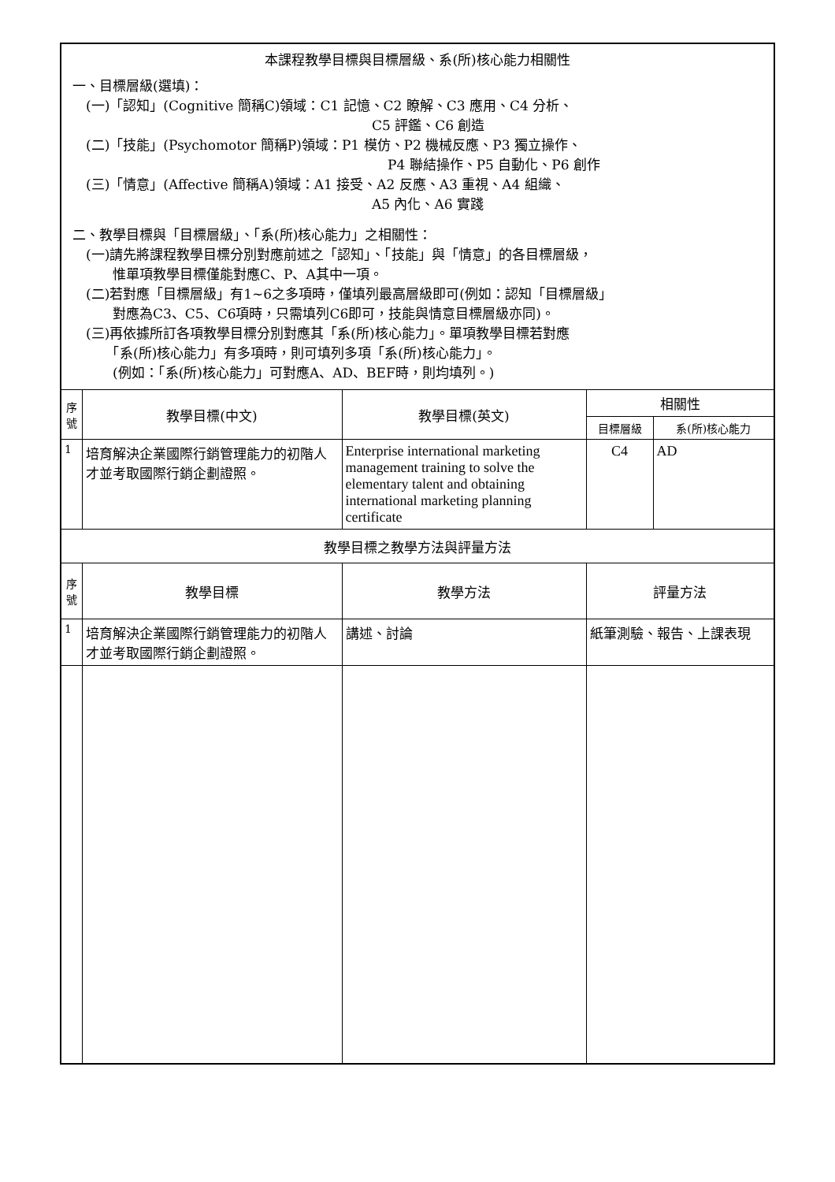| 本課程教學目標與目標層級、系(所)核心能力相關性 一、目標層級(選填)： (一)「認知」(Cognitive 簡稱C)領域：C1 記憶、C2 瞭解、C3 應用、C4 分析、 C5 評鑑、C6 創造 (二)「技能」(Psychomotor 簡稱P)領域：P1 模仿、P2 機械反應、P3 獨立操作、 P4 聯結操作、P5 自動化、P6 創作 (三)「情意」(Affective 簡稱A)領域：A1 接受、A2 反應、A3 重視、A4 組織、 A5 內化、A6 實踐 二、教學目標與「目標層級」、「系(所)核心能力」之相關性： (一)請先將課程教學目標分別對應前述之「認知」、「技能」與「情意」的各目標層級， 惟單項教學目標僅能對應C、P、A其中一項。 (二)若對應「目標層級」有1~6之多項時，僅填列最高層級即可(例如：認知「目標層級」 對應為C3、C5、C6項時，只需填列C6即可，技能與情意目標層級亦同)。 (三)再依據所訂各項教學目標分別對應其「系(所)核心能力」。單項教學目標若對應 「系(所)核心能力」有多項時，則可填列多項「系(所)核心能力」。 (例如：「系(所)核心能力」可對應A、AD、BEF時，則均填列。) | | | | |
| 序 號 | 教學目標(中文) | 教學目標(英文) | 相關性 | |
| | | | 目標層級 | 系(所)核心能力 |
| 1 | 培育解決企業國際行銷管理能力的初階人才並考取國際行銷企劃證照。 | Enterprise international marketing management training to solve the elementary talent and obtaining international marketing planning certificate | C4 | AD |
| 教學目標之教學方法與評量方法 | | | | |
| 序 號 | 教學目標 | 教學方法 | 評量方法 | |
| 1 | 培育解決企業國際行銷管理能力的初階人才並考取國際行銷企劃證照。 | 講述、討論 | 紙筆測驗、報告、上課表現 | |